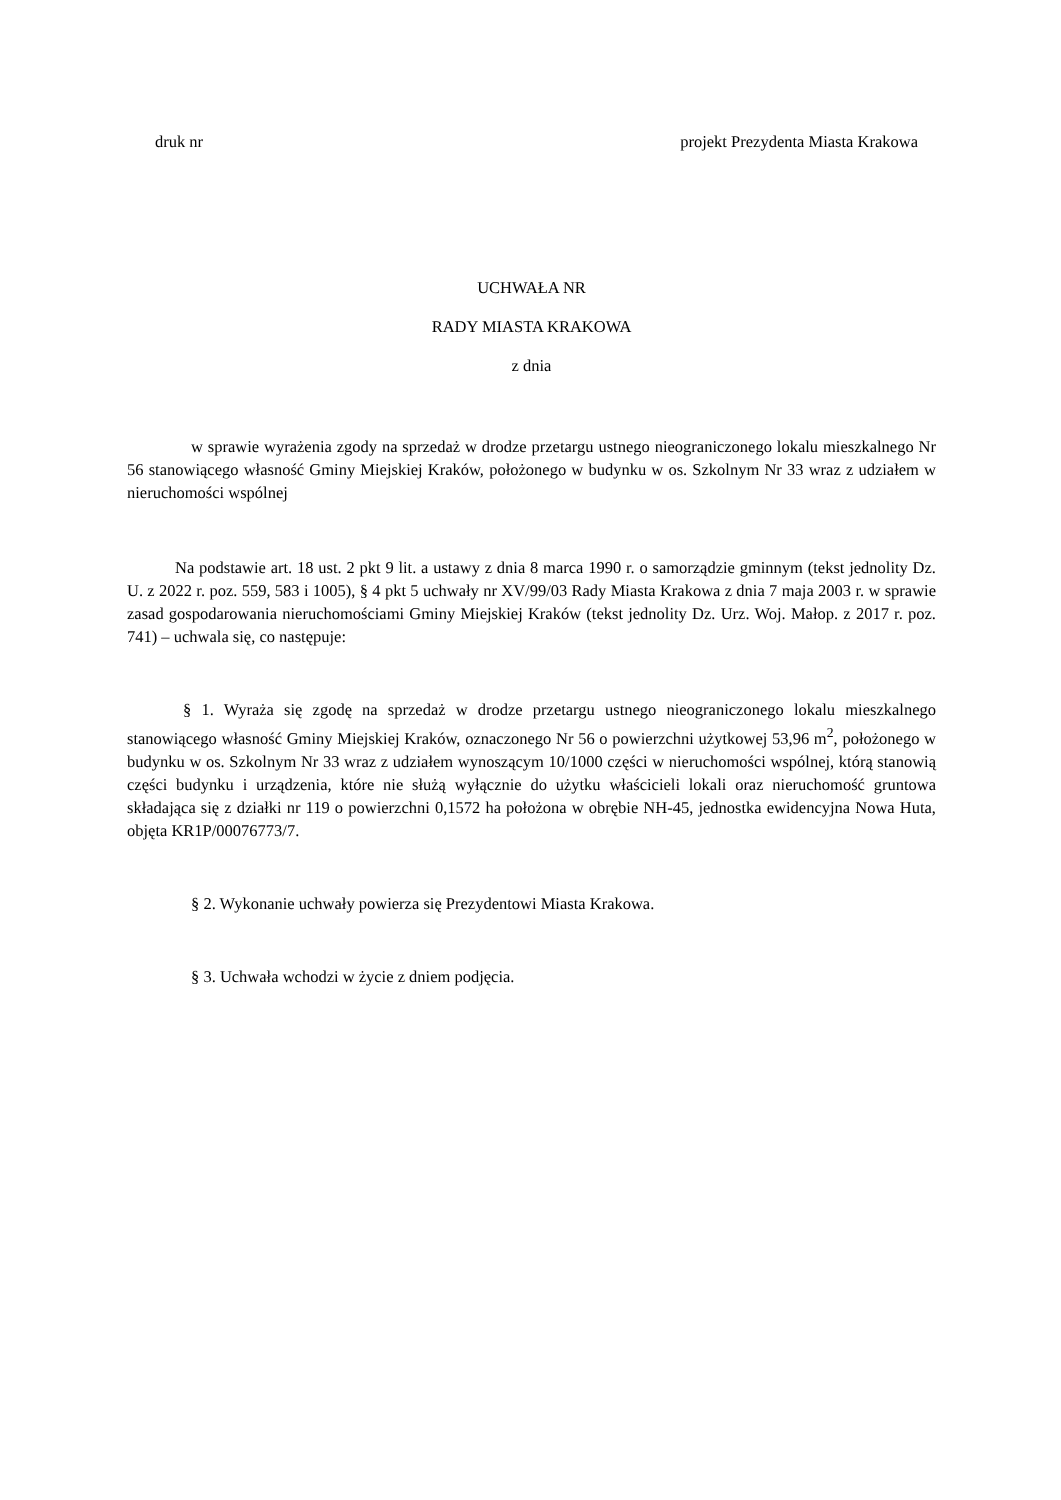druk nr projekt Prezydenta Miasta Krakowa
UCHWAŁA NR
RADY MIASTA KRAKOWA
z dnia
w sprawie wyrażenia zgody na sprzedaż w drodze przetargu ustnego nieograniczonego lokalu mieszkalnego Nr 56 stanowiącego własność Gminy Miejskiej Kraków, położonego w budynku w os. Szkolnym Nr 33 wraz z udziałem w nieruchomości wspólnej
Na podstawie art. 18 ust. 2 pkt 9 lit. a ustawy z dnia 8 marca 1990 r. o samorządzie gminnym (tekst jednolity Dz. U. z 2022 r. poz. 559, 583 i 1005), § 4 pkt 5 uchwały nr XV/99/03 Rady Miasta Krakowa z dnia 7 maja 2003 r. w sprawie zasad gospodarowania nieruchomościami Gminy Miejskiej Kraków (tekst jednolity Dz. Urz. Woj. Małop. z 2017 r. poz. 741) – uchwala się, co następuje:
§ 1. Wyraża się zgodę na sprzedaż w drodze przetargu ustnego nieograniczonego lokalu mieszkalnego stanowiącego własność Gminy Miejskiej Kraków, oznaczonego Nr 56 o powierzchni użytkowej 53,96 m<sup>2</sup>, położonego w budynku w os. Szkolnym Nr 33 wraz z udziałem wynoszącym 10/1000 części w nieruchomości wspólnej, którą stanowią części budynku i urządzenia, które nie służą wyłącznie do użytku właścicieli lokali oraz nieruchomość gruntowa składająca się z działki nr 119 o powierzchni 0,1572 ha położona w obrębie NH-45, jednostka ewidencyjna Nowa Huta, objęta KR1P/00076773/7.
§ 2. Wykonanie uchwały powierza się Prezydentowi Miasta Krakowa.
§ 3. Uchwała wchodzi w życie z dniem podjęcia.